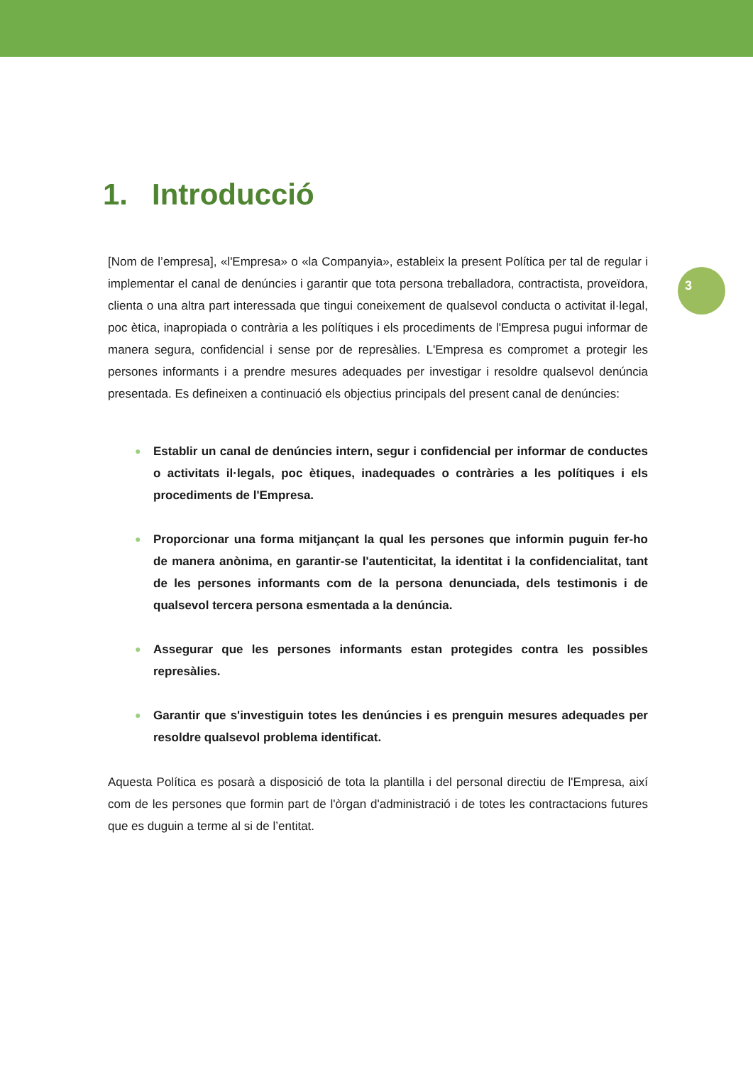3
1. Introducció
[Nom de l’empresa], «l'Empresa» o «la Companyia», estableix la present Política per tal de regular i implementar el canal de denúncies i garantir que tota persona treballadora, contractista, proveïdora, clienta o una altra part interessada que tingui coneixement de qualsevol conducta o activitat il·legal, poc ètica, inapropiada o contrària a les polítiques i els procediments de l'Empresa pugui informar de manera segura, confidencial i sense por de represàlies. L'Empresa es compromet a protegir les persones informants i a prendre mesures adequades per investigar i resoldre qualsevol denúncia presentada. Es defineixen a continuació els objectius principals del present canal de denúncies:
● Establir un canal de denúncies intern, segur i confidencial per informar de conductes o activitats il·legals, poc ètiques, inadequades o contràries a les polítiques i els procediments de l'Empresa.
● Proporcionar una forma mitjançant la qual les persones que informin puguin fer-ho de manera anònima, en garantir-se l'autenticitat, la identitat i la confidencialitat, tant de les persones informants com de la persona denunciada, dels testimonis i de qualsevol tercera persona esmentada a la denúncia.
● Assegurar que les persones informants estan protegides contra les possibles represàlies.
● Garantir que s'investiguin totes les denúncies i es prenguin mesures adequades per resoldre qualsevol problema identificat.
Aquesta Política es posarà a disposició de tota la plantilla i del personal directiu de l'Empresa, així com de les persones que formin part de l'òrgan d'administració i de totes les contractacions futures que es duguin a terme al si de l’entitat.